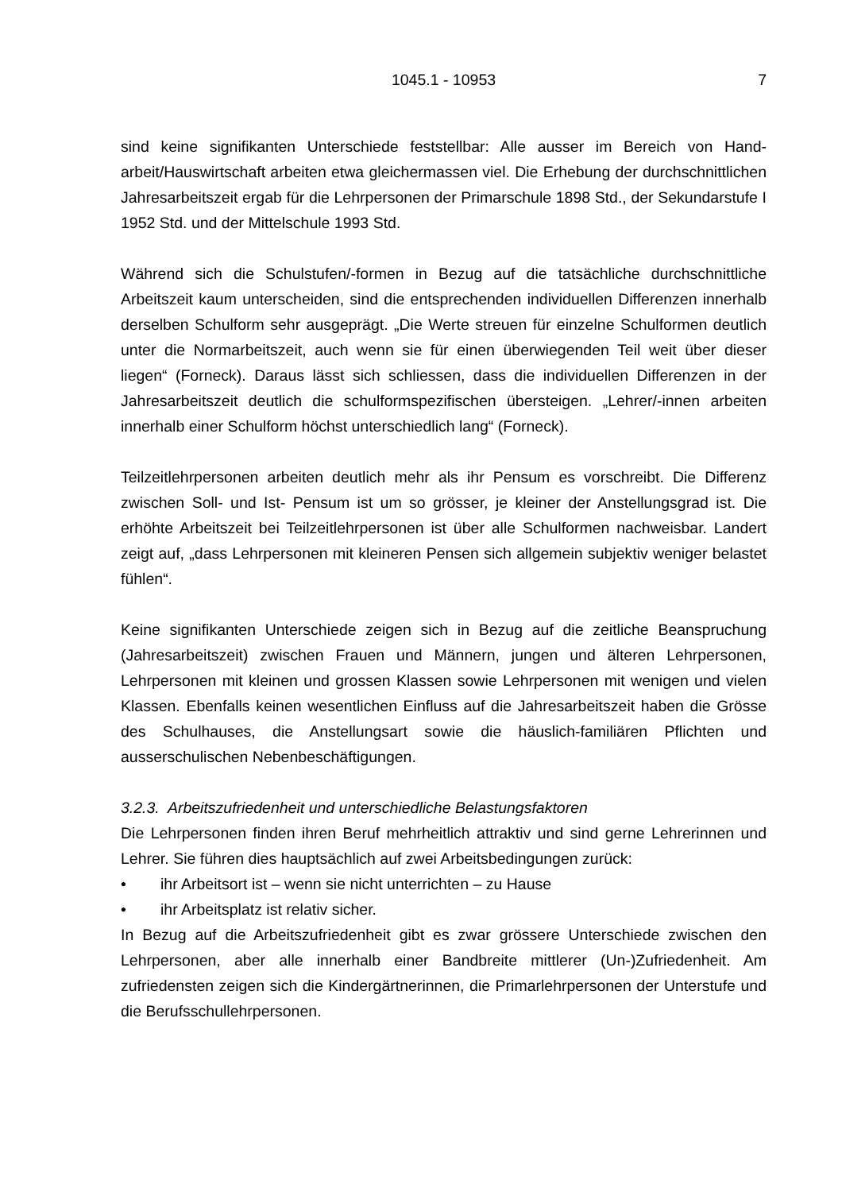1045.1 - 10953 7
sind keine signifikanten Unterschiede feststellbar: Alle ausser im Bereich von Hand­arbeit/Hauswirtschaft arbeiten etwa gleichermassen viel. Die Erhebung der durch­schnittlichen Jahresarbeitszeit ergab für die Lehrpersonen der Primarschule 1898 Std., der Sekundarstufe I 1952 Std. und der Mittelschule 1993 Std.
Während sich die Schulstufen/-formen in Bezug auf die tatsächliche durchschnittliche Arbeitszeit kaum unterscheiden, sind die entsprechenden individuellen Differenzen innerhalb derselben Schulform sehr ausgeprägt. „Die Werte streuen für einzelne Schulformen deutlich unter die Normarbeitszeit, auch wenn sie für einen überwie­genden Teil weit über dieser liegen“ (Forneck). Daraus lässt sich schliessen, dass die individuellen Differenzen in der Jahresarbeitszeit deutlich die schulformspezifischen übersteigen. „Lehrer/-innen arbeiten innerhalb einer Schulform höchst unterschied­lich lang“ (Forneck).
Teilzeitlehrpersonen arbeiten deutlich mehr als ihr Pensum es vorschreibt. Die Diffe­renz zwischen Soll- und Ist- Pensum ist um so grösser, je kleiner der Anstellungsgrad ist. Die erhöhte Arbeitszeit bei Teilzeitlehrpersonen ist über alle Schulformen nach­weisbar. Landert zeigt auf, „dass Lehrpersonen mit kleineren Pensen sich allgemein subjektiv weniger belastet fühlen“.
Keine signifikanten Unterschiede zeigen sich in Bezug auf die zeitliche Beanspru­chung (Jahresarbeitszeit) zwischen Frauen und Männern, jungen und älteren Lehr­personen, Lehrpersonen mit kleinen und grossen Klassen sowie Lehrpersonen mit wenigen und vielen Klassen. Ebenfalls keinen wesentlichen Einfluss auf die Jahres­arbeitszeit haben die Grösse des Schulhauses, die Anstellungsart sowie die häus­lich-familiären Pflichten und ausserschulischen Nebenbeschäftigungen.
3.2.3. Arbeitszufriedenheit und unterschiedliche Belastungsfaktoren
Die Lehrpersonen finden ihren Beruf mehrheitlich attraktiv und sind gerne Lehrerin­nen und Lehrer. Sie führen dies hauptsächlich auf zwei Arbeitsbedingungen zurück:
• ihr Arbeitsort ist – wenn sie nicht unterrichten – zu Hause
• ihr Arbeitsplatz ist relativ sicher.
In Bezug auf die Arbeitszufriedenheit gibt es zwar grössere Unterschiede zwischen den Lehrpersonen, aber alle innerhalb einer Bandbreite mittlerer (Un-)Zufriedenheit. Am zufriedensten zeigen sich die Kindergärtnerinnen, die Primarlehrpersonen der Unterstufe und die Berufsschullehrpersonen.